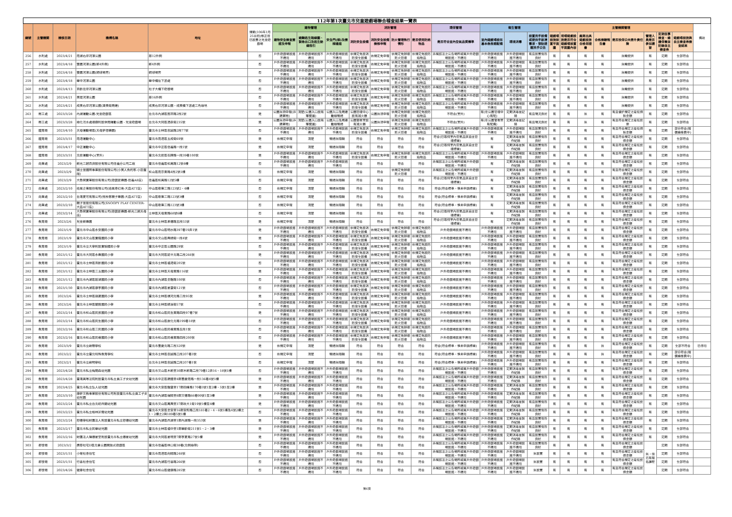| 112年第1次臺北市兒童遊戲場聯合稽查結果一覽表 | | | | | | | | | | | | | | | | | | | | | | | | | |
| --- | --- | --- | --- | --- | --- | --- | --- | --- | --- | --- | --- | --- | --- | --- | --- | --- | --- | --- | --- | --- | --- | --- | --- | --- | --- |
| 總號 | 主管機關 | 檢核日期 | 機構名稱 | 地址 | 規範(106年1月25日前)修正前已設置之兒童遊戲場 | 建物管理 | | | 消防管理 | | | | 環保管理 | 衛生管理 | | | 主管機關管理 | | | | | | | | 備註 |
| | | | | | | 建物安全檢查簽證及申報 | 避難逃生路線圖、緊急出口及逃生動線指引 | 安全門(梯)及樓梯通道 | 消防安全設備 | 消防安全設備檢修申報 | 防火管理執行情形 | 是否使用防焰物品 | 是否符合室內空氣品質標準 | 室內遊戲場設有基本急救箱配備 | 環境消毒 | 設置洗手設備或提供手部清毒液、張貼提醒洗手公告 | 遊戲場設施設置平面圖 | 現場遊戲設施是否符合遊戲場設置平面圖內容 | 廠商出具遊戲設施合格保證書 | 合格檢驗報告書 | 是否投保公共意外責任險 | 管理人員是否參加講習 | 定期從事檢查、維護保養並記錄自主檢查表 | 遊戲場設施與自主檢查表檢查結果 | |
| 256 | 水利處 | 2023/4/21 | 南湖右岸河濱公園 | 基12外側 | 否 | 戶外遊戲場設施不適用 | 戶外遊戲場設施不適用 | 戶外遊戲場設施不適用 | 依規定免設消防安全設備 | 依規定免申報 | 依規定免辦理防火管理 | 依規定免設防焰物品 | 非屬該法之公告場所或屬戶外遊戲場設施，不適用 | 戶外遊戲場設施不適用 | 戶外遊戲場設施不適用 | 有且設置情形良好 | 有 | 有 | 有 | 有 | 無需提供 | 有 | 定期 | 全部符合 | |
| 257 | 水利處 | 2023/4/18 | 雙園河濱公園(新4外側) | 新4外側 | 否 | 戶外遊戲場設施不適用 | 戶外遊戲場設施不適用 | 戶外遊戲場設施不適用 | 依規定免設消防安全設備 | 依規定免申報 | 依規定免辦理防火管理 | 依規定免設防焰物品 | 非屬該法之公告場所或屬戶外遊戲場設施，不適用 | 戶外遊戲場設施不適用 | 戶外遊戲場設施不適用 | 有且設置情形良好 | 有 | 有 | 有 | 有 | 無需提供 | 有 | 定期 | 全部符合 | |
| 258 | 水利處 | 2023/4/18 | 雙園河濱公園(網球場旁) | 網球場旁 | 否 | 戶外遊戲場設施不適用 | 戶外遊戲場設施不適用 | 戶外遊戲場設施不適用 | 依規定免設消防安全設備 | 依規定免申報 | 依規定免辦理防火管理 | 依規定免設防焰物品 | 非屬該法之公告場所或屬戶外遊戲場設施，不適用 | 戶外遊戲場設施不適用 | 戶外遊戲場設施不適用 | 有且設置情形良好 | 有 | 有 | 有 | 有 | 無需提供 | 有 | 定期 | 全部符合 | |
| 259 | 水利處 | 2023/4/18 | 華中河濱公園 | 華中橋往下游處 | 否 | 戶外遊戲場設施不適用 | 戶外遊戲場設施不適用 | 戶外遊戲場設施不適用 | 依規定免設消防安全設備 | 依規定免申報 | 依規定免辦理防火管理 | 依規定免設防焰物品 | 非屬該法之公告場所或屬戶外遊戲場設施，不適用 | 戶外遊戲場設施不適用 | 戶外遊戲場設施不適用 | 有且設置情形良好 | 有 | 有 | 有 | 有 | 無需提供 | 有 | 定期 | 全部符合 | |
| 260 | 水利處 | 2023/4/13 | 百齡左岸河濱公園 | 社子大橋下遊憩場 | 否 | 戶外遊戲場設施不適用 | 戶外遊戲場設施不適用 | 戶外遊戲場設施不適用 | 依規定免設消防安全設備 | 依規定免申報 | 依規定免辦理防火管理 | 依規定免設防焰物品 | 非屬該法之公告場所或屬戶外遊戲場設施，不適用 | 戶外遊戲場設施不適用 | 戶外遊戲場設施不適用 | 有且設置情形良好 | 有 | 有 | 有 | 有 | 無需提供 | 有 | 定期 | 全部符合 | |
| 261 | 水利處 | 2023/4/21 | 美堤河濱公園 | 基16外側 | 否 | 戶外遊戲場設施不適用 | 戶外遊戲場設施不適用 | 戶外遊戲場設施不適用 | 依規定免設消防安全設備 | 依規定免申報 | 依規定免辦理防火管理 | 依規定免設防焰物品 | 非屬該法之公告場所或屬戶外遊戲場設施，不適用 | 戶外遊戲場設施不適用 | 戶外遊戲場設施不適用 | 有且設置情形良好 | 有 | 有 | 有 | 有 | 無需提供 | 有 | 定期 | 全部符合 | |
| 262 | 水利處 | 2023/4/21 | 成美右岸河濱公園(潭美街周邊) | 成美右岸河濱公園，成美橋下游處三角綠地 | 否 | 戶外遊戲場設施不適用 | 戶外遊戲場設施不適用 | 戶外遊戲場設施不適用 | 依規定免設消防安全設備 | 依規定免申報 | 依規定免辦理防火管理 | 依規定免設防焰物品 | 非屬該法之公告場所或屬戶外遊戲場設施，不適用 | 戶外遊戲場設施不適用 | 戶外遊戲場設施不適用 | 有且設置情形良好 | 有 | 有 | 有 | 有 | 無需提供 | 有 | 定期 | 全部符合 | |
| 263 | 衛工處 | 2023/3/28 | 內湖運動公園-兒童遊戲區 | 台北市內湖區舊宗路2段2號 | 是 | 公園無須申報(非建築物) | 清楚(公園入口設有導覽圖) | 公園入口及周邊動線暢通 | 公園管理中心設有滅火器 | 公園無須申報 | 依規定免辦理防火管理 | 依規定免設防焰物品 | 不符合(室外) | 有(在公園管理中心有配) | 定期消毒並記錄 | 有且現況良好 | 有 | 有 | 無 | 有 | 有且優於規定之最低保險金額 | 有 | 定期 | 全部符合 | |
| 264 | 衛工處 | 2023/3/28 | 迪化污水處理廠附設休閒運動公園 - 兒童遊戲場 | 台北市大同區酒泉街235號 | 是 | 公園無須申報(非建築物) | 清楚(公園入口設有導覽圖) | 公園入口及周邊動線暢通 | 公園警衛室設有滅火器 | 公園無須申報 | 依規定免辦理防火管理 | 依規定免設防焰物品 | 不符合(室外) | 有(在公園警衛室有配備) | 定期消毒並記錄 | 有且現況良好 | 有 | 有 | 無 | 有 | 有且符合規定之最低投保 | 有 | 定期 | 全部符合 | |
| 265 | 體育局 | 2023/4/10 | 天母運動場區(天母夢想樂園) | 臺北市士林區忠誠路2段77號 | 否 | 戶外遊戲場設施不適用 | 戶外遊戲場設施不適用 | 戶外遊戲場設施不適用 | 依規定免設消防安全設備 | 依規定免申報 | 依規定免辦理防火管理 | 依規定免設防焰物品 | 非屬該法之公告場所或屬戶外遊戲場設施，不適用 | 戶外遊戲場設施不適用 | 戶外遊戲場設施不適用 | 有且設置情形良好 | 有 | 有 | 有 | 有 | 有且符合規定之最低保險金額 | 有 | 定期 | 部分符合(報價維修費中) | |
| 266 | 體育局 | 2023/3/31 | 南港運動中心 | 臺北市南港區玉成街69號 | 是 | 依規定申報 | 清楚 | 暢通無阻礙 | 符合 | 符合 | 符合 | 符合 | 符合(已取得室內空氣品質自主管理標章) | 有 | 定期消毒並製作紀錄 | 有且設置情形良好 | 有 | 有 | 有 | 有 | 有且符合規定之最低投保金額 | 有 | 定期 | 全部符合 | |
| 267 | 體育局 | 2023/4/17 | 中正運動中心 | 臺北市中正區信義路一段1號 | 是 | 依規定申報 | 清楚 | 暢通無阻礙 | 符合 | 符合 | 符合 | 符合 | 符合(已取得室內空氣品質自主管理標章) | 有 | 定期消毒並製作紀錄 | 有且設置情形良好 | 有 | 有 | 有 | 有 | 有且符合規定之最低投保金額 | 有 | 定期 | 全部符合 | |
| 268 | 體育局 | 2023/3/31 | 北投運動中心(室外) | 臺北市北投區石牌路一段39巷100號 | 是 | 戶外遊戲場設施不適用 | 戶外遊戲場設施不適用 | 戶外遊戲場設施不適用 | 依規定免設消防安全設備 | 依規定免申報 | 依規定免辦理防火管理 | 依規定免設防焰物品 | 非屬該法之公告場所或屬戶外遊戲場設施，不適用 | 戶外遊戲場設施不適用 | 戶外遊戲場設施不適用 | 有且設置情形良好 | 有 | 有 | 有 | 有 | 有且符合規定之最低投保金額 | 有 | 定期 | 全部符合 | |
| 269 | 商業處 | 2023/2/9 | 新光三越百貨股份有限公司信義分公司二館 | 臺北市信義區松高路12號4樓 | 否 | 戶外遊戲場設施不適用 | 戶外遊戲場設施不適用 | 戶外遊戲場設施不適用 | 符合 | 符合 | 符合 | 符合 | 非屬該法之公告場所或屬戶外遊戲場設施，不適用 | 有 | 定期消毒並製作紀錄 | 有且設置情形良好 | 有 | 有 | 有 | 有 | 有且符合規定之最低投保金額 | 有 | 定期 | 全部符合 | |
| 270 | 商業處 | 2023/2/9 | 騎士堡國際事業股份有限公司(小美人魚的家-小巨蛋館) | 松山區南京東路4段2號1樓 | 否 | 依規定申報 | 清楚 | 暢通無阻礙 | 符合 | 符合 | 依規定免辦理防火管理 | 符合 | 非屬該法之公告場所或屬戶外遊戲場設施，不適用 | 有 | 定期消毒並製作紀錄 | 有且設置情形良好 | 有 | 有 | 有 | 有 | 有且符合規定之最低投保金額 | 有 | 定期 | 全部符合 | |
| 271 | 商業處 | 2023/2/9 | 大魯閣實業股份有限公司(遊戲愛樂園-信義A8店) | 信義區松高路12號5樓 | 否 | 依規定申報 | 清楚 | 暢通無阻礙 | 符合 | 符合 | 符合 | 符合 | 符合(已取得室內空氣品質自主管理標章) | 有 | 定期消毒並製作紀錄 | 有且設置情形良好 | 有 | 有 | 有 | 有 | 有且符合規定之最低投保金額 | 有 | 定期 | 全部符合 | |
| 272 | 商業處 | 2023/2/10 | 遠風企業股份有限公司(遠風奇幻島-大直ATT店) | 中山區敬業三路123號2、4樓 | 否 | 依規定申報 | 清楚 | 暢通無阻礙 | 符合 | 符合 | 符合 | 符合 | 符合(符合標準，惟未申請標章) | 有 | 定期消毒並製作紀錄 | 有且設置情形良好 | 有 | 有 | 有 | 有 | 有且符合規定之最低投保金額 | 有 | 定期 | 全部符合 | |
| 273 | 商業處 | 2023/2/10 | 台灣夏可有限公司(悅枚客親子樂園-大直ATT店) | 中山區敬業三路123號3樓 | 否 | 依規定申報 | 清楚 | 暢通無阻礙 | 符合 | 符合 | 符合 | 符合 | 符合(符合標準，惟未申請標章) | 有 | 定期消毒並製作紀錄 | 有且設置情形良好 | 有 | 有 | 有 | 有 | 有且符合規定之最低投保金額 | 有 | 定期 | 全部符合 | |
| 274 | 商業處 | 2023/2/10 | 親子堡股份有限公司(SNOOPY PLAY CENTER-大直ATT店) | 中山區敬業三路123號3樓 | 否 | 依規定申報 | 清楚 | 暢通無阻礙 | 符合 | 符合 | 符合 | 符合 | 符合(符合標準，惟未申請標章) | 有 | 定期消毒並製作紀錄 | 有且設置情形良好 | 有 | 有 | 有 | 有 | 有且符合規定之最低投保金額 | 有 | 定期 | 全部符合 | |
| 275 | 商業處 | 2023/2/14 | 大魯閣實業股份有限公司(遊戲愛樂園-新光三越天母店) | 士林區天母東路68號6樓 | 否 | 依規定申報 | 清楚 | 暢通無阻礙 | 符合 | 符合 | 符合 | 符合 | 符合(已取得室內空氣品質自主管理標章) | 有 | 定期消毒並製作紀錄 | 有且設置情形良好 | 有 | 有 | 有 | 有 | 有且符合規定之最低投保金額 | 有 | 定期 | 全部符合 | |
| 276 | 教育局 | 2023/2/6 | 兒童新樂園 | 臺北市士林區承德路五段55號 | 是 | 依規定申報 | 清楚 | 暢通無阻礙 | 符合 | 符合 | 符合 | 符合 | 符合(已取得室內空氣品質自主管理標章) | 有 | 定期消毒並製作紀錄 | 有且設置情形良好 | 有 | 有 | 有 | 有 | 有且符合規定之最低投保金額 | 有 | 定期 | 全部符合 | |
| 277 | 教育局 | 2023/1/9 | 臺北市中山區永安國民小學 | 臺北市中山區明水路397巷19弄1號 | 是 | 戶外遊戲場設施不適用 | 戶外遊戲場設施不適用 | 戶外遊戲場設施不適用 | 依規定免設消防安全設備 | 依規定免申報 | 依規定免辦理防火管理 | 依規定免設防焰物品 | 戶外遊戲場設施不適用 | 戶外遊戲場設施不適用 | 戶外遊戲場設施不適用 | 有且設置情形良好 | 有 | 有 | 有 | 有 | 有且符合規定之最低投保金額 | 有 | 定期 | 全部符合 | |
| 278 | 教育局 | 2023/1/9 | 臺北市文山區實踐國民小學 | 臺北市文山區興順街一段4號 | 是 | 戶外遊戲場設施不適用 | 戶外遊戲場設施不適用 | 戶外遊戲場設施不適用 | 依規定免設消防安全設備 | 依規定免申報 | 依規定免辦理防火管理 | 依規定免設防焰物品 | 戶外遊戲場設施不適用 | 戶外遊戲場設施不適用 | 戶外遊戲場設施不適用 | 有且設置情形良好 | 有 | 有 | 有 | 有 | 有且符合規定之最低投保金額 | 有 | 定期 | 全部符合 | |
| 279 | 教育局 | 2023/1/9 | 臺北市立大學附設實驗國民小學 | 臺北市中正區公園路29號 | 否 | 戶外遊戲場設施不適用 | 戶外遊戲場設施不適用 | 戶外遊戲場設施不適用 | 依規定免設消防安全設備 | 依規定免申報 | 依規定免辦理防火管理 | 依規定免設防焰物品 | 戶外遊戲場設施不適用 | 戶外遊戲場設施不適用 | 戶外遊戲場設施不適用 | 有且設置情形良好 | 有 | 有 | 有 | 有 | 有且符合規定之最低投保金額 | 有 | 定期 | 全部符合 | |
| 280 | 教育局 | 2023/1/12 | 臺北市大同區永樂國民小學 | 臺北市大同區延平北路二段266號 | 是 | 戶外遊戲場設施不適用 | 戶外遊戲場設施不適用 | 戶外遊戲場設施不適用 | 依規定免設消防安全設備 | 依規定免申報 | 依規定免辦理防火管理 | 依規定免設防焰物品 | 戶外遊戲場設施不適用 | 戶外遊戲場設施不適用 | 戶外遊戲場設施不適用 | 有且設置情形良好 | 有 | 有 | 有 | 有 | 有且符合規定之最低投保金額 | 有 | 定期 | 全部符合 | |
| 281 | 教育局 | 2023/1/12 | 臺北市士林區百齡國民小學 | 臺北市士林區福港街205號 | 否 | 戶外遊戲場設施不適用 | 戶外遊戲場設施不適用 | 戶外遊戲場設施不適用 | 依規定免設消防安全設備 | 依規定免申報 | 依規定免辦理防火管理 | 依規定免設防焰物品 | 戶外遊戲場設施不適用 | 戶外遊戲場設施不適用 | 戶外遊戲場設施不適用 | 有且設置情形良好 | 有 | 有 | 有 | 有 | 有且符合規定之最低投保金額 | 有 | 定期 | 全部符合 | |
| 282 | 教育局 | 2023/1/12 | 臺北市士林區三玉國民小學 | 臺北市士林區天母東路116號 | 是 | 戶外遊戲場設施不適用 | 戶外遊戲場設施不適用 | 戶外遊戲場設施不適用 | 依規定免設消防安全設備 | 依規定免申報 | 依規定免辦理防火管理 | 依規定免設防焰物品 | 戶外遊戲場設施不適用 | 戶外遊戲場設施不適用 | 戶外遊戲場設施不適用 | 有且設置情形良好 | 有 | 有 | 有 | 有 | 有且符合規定之最低投保金額 | 有 | 定期 | 全部符合 | |
| 283 | 教育局 | 2023/1/12 | 臺北市內湖區碧湖國民小學 | 臺北市內湖區金龍路100號 | 否 | 戶外遊戲場設施不適用 | 戶外遊戲場設施不適用 | 戶外遊戲場設施不適用 | 依規定免設消防安全設備 | 依規定免申報 | 依規定免辦理防火管理 | 依規定免設防焰物品 | 戶外遊戲場設施不適用 | 戶外遊戲場設施不適用 | 戶外遊戲場設施不適用 | 有且設置情形良好 | 有 | 有 | 有 | 有 | 有且符合規定之最低投保金額 | 有 | 定期 | 全部符合 | |
| 284 | 教育局 | 2023/1/30 | 臺北市內湖區康寧國民小學 | 臺北市內湖區星雲街121號 | 否 | 戶外遊戲場設施不適用 | 戶外遊戲場設施不適用 | 戶外遊戲場設施不適用 | 依規定免設消防安全設備 | 依規定免申報 | 依規定免辦理防火管理 | 依規定免設防焰物品 | 戶外遊戲場設施不適用 | 戶外遊戲場設施不適用 | 戶外遊戲場設施不適用 | 有且設置情形良好 | 有 | 有 | 有 | 有 | 有且符合規定之最低投保金額 | 有 | 定期 | 全部符合 | |
| 285 | 教育局 | 2023/2/6 | 臺北市士林區葫蘆國民小學 | 臺北市士林區環河北路三段95號 | 是 | 戶外遊戲場設施不適用 | 戶外遊戲場設施不適用 | 戶外遊戲場設施不適用 | 依規定免設消防安全設備 | 依規定免申報 | 依規定免辦理防火管理 | 依規定免設防焰物品 | 戶外遊戲場設施不適用 | 戶外遊戲場設施不適用 | 戶外遊戲場設施不適用 | 有且設置情形良好 | 有 | 有 | 有 | 有 | 有且符合規定之最低投保金額 | 有 | 定期 | 全部符合 | |
| 286 | 教育局 | 2023/2/6 | 臺北市士林區蘭雅國民小學 | 臺北市士林區磺溪街57號 | 否 | 戶外遊戲場設施不適用 | 戶外遊戲場設施不適用 | 戶外遊戲場設施不適用 | 依規定免設消防安全設備 | 依規定免申報 | 依規定免辦理防火管理 | 依規定免設防焰物品 | 戶外遊戲場設施不適用 | 戶外遊戲場設施不適用 | 戶外遊戲場設施不適用 | 有且設置情形良好 | 有 | 有 | 有 | 有 | 有且符合規定之最低投保金額 | 有 | 定期 | 全部符合 | |
| 287 | 教育局 | 2023/2/14 | 臺北市松山區民族國民小學 | 臺北市松山區民生東路四段97巷7號 | 是 | 戶外遊戲場設施不適用 | 戶外遊戲場設施不適用 | 戶外遊戲場設施不適用 | 依規定免設消防安全設備 | 依規定免申報 | 依規定免辦理防火管理 | 依規定免設防焰物品 | 戶外遊戲場設施不適用 | 戶外遊戲場設施不適用 | 戶外遊戲場設施不適用 | 有且設置情形良好 | 有 | 有 | 有 | 有 | 有且符合規定之最低投保金額 | 有 | 定期 | 全部符合 | |
| 288 | 教育局 | 2023/2/14 | 臺北市松山區民生國民小學 | 臺北市松山區敦化北路199巷18號 | 否 | 戶外遊戲場設施不適用 | 戶外遊戲場設施不適用 | 戶外遊戲場設施不適用 | 依規定免設消防安全設備 | 依規定免申報 | 依規定免辦理防火管理 | 依規定免設防焰物品 | 戶外遊戲場設施不適用 | 戶外遊戲場設施不適用 | 戶外遊戲場設施不適用 | 有且設置情形良好 | 有 | 有 | 有 | 有 | 有且符合規定之最低投保金額 | 有 | 定期 | 全部符合 | |
| 289 | 教育局 | 2023/2/16 | 臺北市松山區三民國民小學 | 臺北市松山區民權東路五段1號 | 否 | 戶外遊戲場設施不適用 | 戶外遊戲場設施不適用 | 戶外遊戲場設施不適用 | 依規定免設消防安全設備 | 依規定免申報 | 依規定免辦理防火管理 | 依規定免設防焰物品 | 戶外遊戲場設施不適用 | 戶外遊戲場設施不適用 | 戶外遊戲場設施不適用 | 有且設置情形良好 | 有 | 有 | 有 | 有 | 有且符合規定之最低投保金額 | 有 | 定期 | 全部符合 | |
| 290 | 教育局 | 2023/2/16 | 臺北市松山區民權國民小學 | 臺北市松山區民權東路四段200號 | 否 | 戶外遊戲場設施不適用 | 戶外遊戲場設施不適用 | 戶外遊戲場設施不適用 | 依規定免設消防安全設備 | 依規定免申報 | 依規定免辦理防火管理 | 依規定免設防焰物品 | 戶外遊戲場設施不適用 | 戶外遊戲場設施不適用 | 戶外遊戲場設施不適用 | 有且設置情形良好 | 有 | 有 | 有 | 有 | 有且符合規定之最低投保金額 | 有 | 定期 | 全部符合 | |
| 291 | 教育局 | 2023/3/9 | 臺北市立啟聰學校 | 臺北市重慶北路三段320號 | 是 | 依規定申報 | 清楚 | 暢通無阻礙 | 符合 | 符合 | 符合 | 符合 | 符合(符合標準，惟未申請標章) | 戶外遊戲場設施不適用 | 戶外遊戲場設施不適用 | 有且設置情形良好 | 有 | 有 | 有 | 無 | 有且符合規定之最低投保金額 | 有 | 定期 | 全部不符合 | 已停用 |
| 292 | 教育局 | 2023/2/2 | 臺北市立臺北特殊教育學校 | 臺北市士林區忠誠路二段207巷3號 | 否 | 依規定申報 | 清楚 | 暢通無阻礙 | 符合 | 符合 | 符合 | 符合 | 符合(符合標準，惟未申請標章) | 戶外遊戲場設施不適用 | 戶外遊戲場設施不適用 | 有且設置情形良好 | 有 | 有 | 有 | 無 | 有且符合規定之最低投保金額 | 有 | 定期 | 部分符合(報價維修費中) | |
| 293 | 教育局 | 2023/2/1 | 臺北市立啟明學校 | 台北市士林區忠誠路二段207巷1號 | 否 | 依規定申報 | 清楚 | 暢通無阻礙 | 符合 | 符合 | 符合 | 符合 | 符合(符合標準，惟未申請標章) | 戶外遊戲場設施不適用 | 戶外遊戲場設施不適用 | 有且設置情形良好 | 有 | 有 | 有 | 有 | 有且符合規定之最低投保金額 | 有 | 定期 | 全部符合 | |
| 294 | 教育局 | 2023/4/28 | 臺北市私立梅爾森幼兒園 | 臺北市文山區木新里30鄰木新路二段79巷12弄16、18號1樓 | 否 | 戶外遊戲場設施不適用 | 戶外遊戲場設施不適用 | 戶外遊戲場設施不適用 | 符合 | 符合 | 符合 | 符合 | 非屬該法之公告場所或屬戶外遊戲場設施，不適用 | 戶外遊戲場設施不適用 | 定期消毒並製作紀錄 | 有且設置情形良好 | 有 | 有 | 有 | 有 | 有且符合規定之最低投保金額 | 有 | 定期 | 全部符合 | |
| 295 | 教育局 | 2023/4/28 | 臺灣高等法院附設臺北市私立員工子女幼兒園 | 臺北市中正區建國里4鄰重慶南路一段136巷4號1樓 | 是 | 戶外遊戲場設施不適用 | 戶外遊戲場設施不適用 | 戶外遊戲場設施不適用 | 符合 | 符合 | 符合 | 符合 | 非屬該法之公告場所或屬戶外遊戲場設施，不適用 | 戶外遊戲場設施不適用 | 定期消毒並製作紀錄 | 有且設置情形良好 | 有 | 有 | 有 | 有 | 有且符合規定之最低投保金額 | 有 | 定期 | 全部符合 | |
| 296 | 教育局 | 2023/4/25 | 臺北市私立弘人幼兒園 | 臺北市大安區龍雲里17鄰四維路170巷3號1至2樓、5號1至2樓 | 是 | 戶外遊戲場設施不適用 | 戶外遊戲場設施不適用 | 戶外遊戲場設施不適用 | 符合 | 符合 | 符合 | 符合 | 非屬該法之公告場所或屬戶外遊戲場設施，不適用 | 戶外遊戲場設施不適用 | 定期消毒並製作紀錄 | 有且設置情形良好 | 有 | 有 | 有 | 有 | 有且符合規定之最低投保金額 | 有 | 定期 | 全部符合 | |
| 297 | 教育局 | 2023/3/10 | 康軒文教事業股份有限公司附設臺北市私立員工子女幼兒園 | 臺北市內湖區瑞陽里8鄰文德路66巷99號1至3樓 | 是 | 戶外遊戲場設施不適用 | 戶外遊戲場設施不適用 | 戶外遊戲場設施不適用 | 符合 | 符合 | 符合 | 符合 | 非屬該法之公告場所或屬戶外遊戲場設施，不適用 | 戶外遊戲場設施不適用 | 定期消毒並製作紀錄 | 有且設置情形良好 | 有 | 有 | 有 | 有 | 有且符合規定之最低投保金額 | 有 | 定期 | 全部符合 | |
| 298 | 教育局 | 2023/2/24 | 臺北市私立台北紐西蘭幼兒園 | 臺北市文山區萬興里37鄰政大1街19號1樓至4樓 | 是 | 戶外遊戲場設施不適用 | 戶外遊戲場設施不適用 | 戶外遊戲場設施不適用 | 符合 | 符合 | 符合 | 符合 | 非屬該法之公告場所或屬戶外遊戲場設施，不適用 | 戶外遊戲場設施不適用 | 定期消毒並製作紀錄 | 有且設置情形良好 | 有 | 有 | 有 | 有 | 有且符合規定之最低投保金額 | 有 | 定期 | 全部符合 | |
| 299 | 教育局 | 2023/2/23 | 臺北市私立格林菲爾幼兒園 | 臺北市大安區金安里16鄰安和路二段181巷2、4、6號1樓及4號2樓之1、2樓之2與189巷5號1樓 | 否 | 戶外遊戲場設施不適用 | 戶外遊戲場設施不適用 | 戶外遊戲場設施不適用 | 符合 | 符合 | 符合 | 符合 | 非屬該法之公告場所或屬戶外遊戲場設施，不適用 | 戶外遊戲場設施不適用 | 定期消毒並製作紀錄 | 有且設置情形良好 | 有 | 有 | 有 | 有 | 有且符合規定之最低投保金額 | 有 | 定期 | 全部符合 | |
| 300 | 教育局 | 2023/2/24 | 恕德學校財團法人附設臺北市私立恕德幼兒園 | 臺北市內湖區西湖里1鄰內湖路一段353號 | 是 | 戶外遊戲場設施不適用 | 戶外遊戲場設施不適用 | 戶外遊戲場設施不適用 | 符合 | 符合 | 符合 | 符合 | 非屬該法之公告場所或屬戶外遊戲場設施，不適用 | 戶外遊戲場設施不適用 | 定期消毒並製作紀錄 | 有且設置情形良好 | 有 | 有 | 有 | 有 | 有且符合規定之最低投保金額 | 有 | 定期 | 全部符合 | |
| 301 | 教育局 | 2023/2/17 | 臺北市私立民華幼兒園 | 臺北市士林區福中里1鄰華齡街211號1、2、3樓 | 是 | 戶外遊戲場設施不適用 | 戶外遊戲場設施不適用 | 戶外遊戲場設施不適用 | 符合 | 符合 | 符合 | 符合 | 非屬該法之公告場所或屬戶外遊戲場設施，不適用 | 戶外遊戲場設施不適用 | 定期消毒並製作紀錄 | 有且設置情形良好 | 有 | 有 | 有 | 有 | 有且符合規定之最低投保金額 | 有 | 定期 | 全部符合 | |
| 302 | 教育局 | 2023/2/16 | 財團法人陳德星堂附設臺北市私立德星幼兒園 | 臺北市大同區星明里7鄰寧夏路27號1樓 | 是 | 戶外遊戲場設施不適用 | 戶外遊戲場設施不適用 | 戶外遊戲場設施不適用 | 符合 | 符合 | 符合 | 符合 | 非屬該法之公告場所或屬戶外遊戲場設施，不適用 | 戶外遊戲場設施不適用 | 定期消毒並製作紀錄 | 有且設置情形良好 | 有 | 有 | 有 | 有 | 有且符合規定之最低投保金額 | 有 | 定期 | 全部符合 | |
| 303 | 都發局 | 2023/3/2 | 廣慈社宅D區北景公園開放式遊戲區 | 臺北市信義區林口街38巷(北側綠帶) | 否 | 戶外遊戲場設施不適用 | 戶外遊戲場設施不適用 | 戶外遊戲場設施不適用 | 符合 | 符合 | 符合 | 符合 | 非屬該法之公告場所或屬戶外遊戲場設施，不適用 | 戶外遊戲場設施不適用 | 戶外遊戲場設施不適用 | 有且設置情形良好 | 有 | 有 | 有 | 有 | 有且符合規定之最低投保金額 | 無，但已有報名課程 | 定期 | 全部符合 | |
| 304 | 都發局 | 2023/1/31 | 小彎社會住宅 | 臺北市南港區向陽路248號 | 否 | 戶外遊戲場設施不適用 | 戶外遊戲場設施不適用 | 戶外遊戲場設施不適用 | 符合 | 符合 | 符合 | 符合 | 非屬該法之公告場所或屬戶外遊戲場設施，不適用 | 戶外遊戲場設施不適用 | 戶外遊戲場設施不適用 | 無設置 | 有 | 有 | 有 | 有 | 有且符合規定之最低投保金額 | | 定期 | 全部符合 | |
| 305 | 都發局 | 2023/1/31 | 行善社會住宅 | 臺北市內湖區行善路266號 | 否 | 戶外遊戲場設施不適用 | 戶外遊戲場設施不適用 | 戶外遊戲場設施不適用 | 符合 | 符合 | 符合 | 符合 | 非屬該法之公告場所或屬戶外遊戲場設施，不適用 | 戶外遊戲場設施不適用 | 戶外遊戲場設施不適用 | 無設置 | 有 | 有 | 有 | 有 | 有且符合規定之最低投保金額 | | 定期 | 全部符合 | |
| 306 | 都發局 | 2023/4/26 | 健康社會住宅 | 臺北市松山區健康路285號 | 否 | 戶外遊戲場設施不適用 | 戶外遊戲場設施不適用 | 戶外遊戲場設施不適用 | 符合 | 符合 | 符合 | 符合 | 非屬該法之公告場所或屬戶外遊戲場設施，不適用 | 戶外遊戲場設施不適用 | 戶外遊戲場設施不適用 | 無設置 | 有 | 有 | 有 | 有 | 有且符合規定之最低投保金額 | | 定期 | 全部符合 | |
第6頁